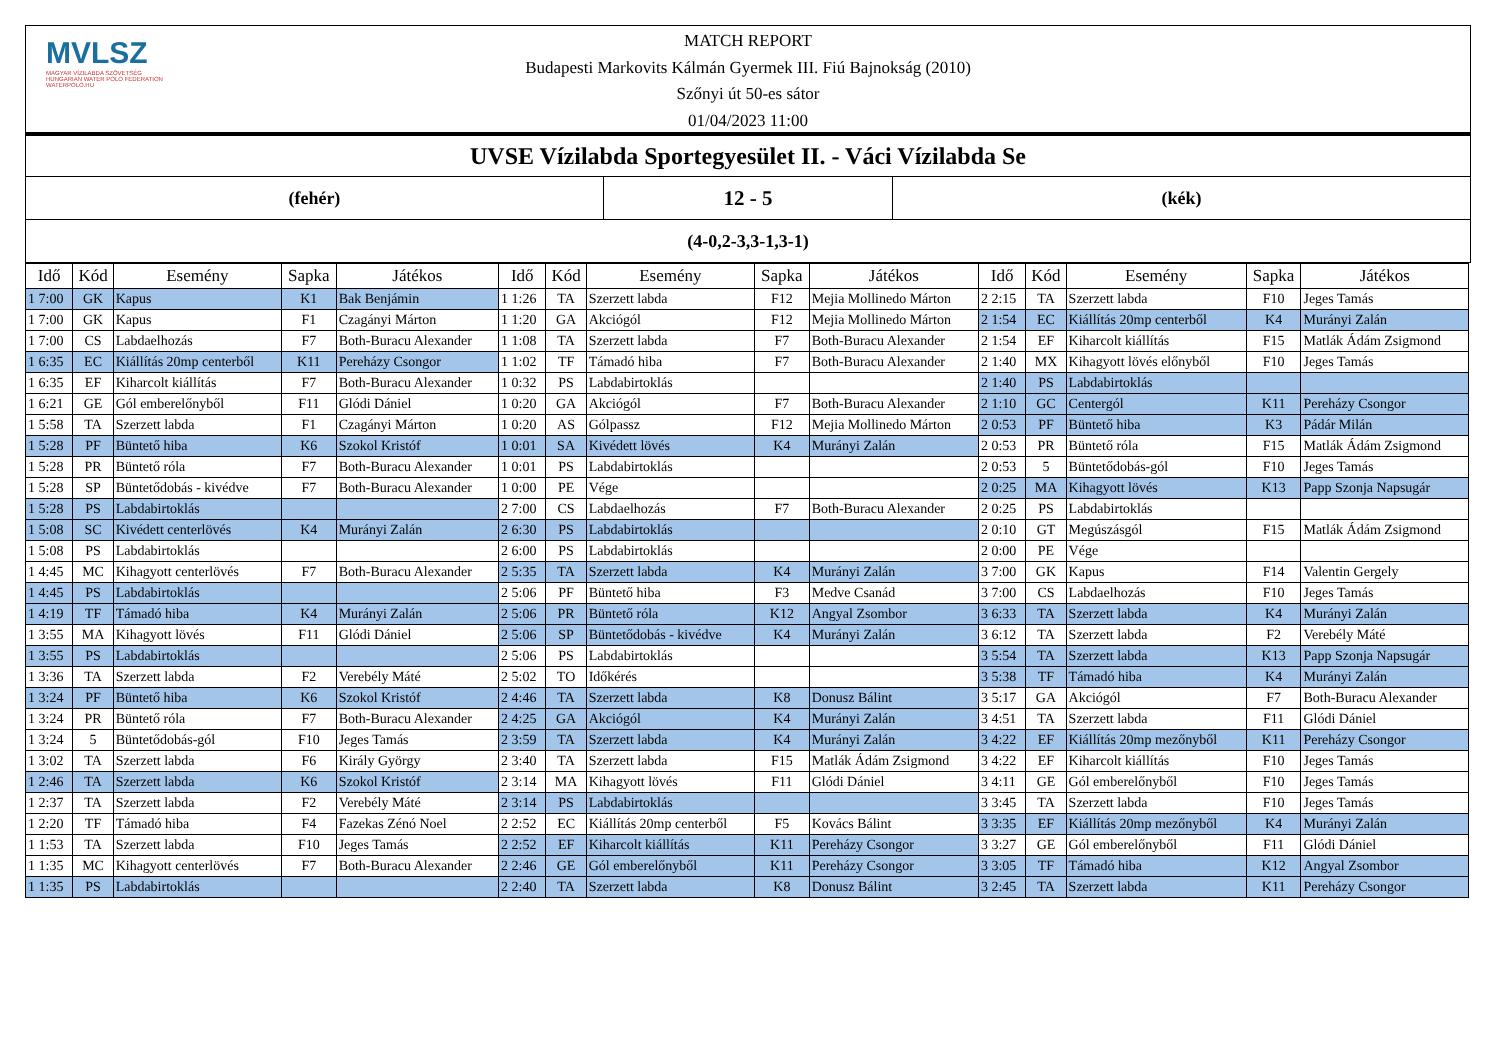MVLSZ
MAGYAR VÍZILABDA SZÖVETSÉG
HUNGARIAN WATER POLO FEDERATION
WATERPOLO.HU
MATCH REPORT
Budapesti Markovits Kálmán Gyermek III. Fiú Bajnokság (2010)
Szőnyi út 50-es sátor
01/04/2023 11:00
UVSE Vízilabda Sportegyesület II. - Váci Vízilabda Se
(fehér)
12 - 5
(kék)
(4-0,2-3,3-1,3-1)
| Idő | Kód | Esemény | Sapka | Játékos | Idő | Kód | Esemény | Sapka | Játékos | Idő | Kód | Esemény | Sapka | Játékos |
| --- | --- | --- | --- | --- | --- | --- | --- | --- | --- | --- | --- | --- | --- | --- |
| 1 7:00 | GK | Kapus | K1 | Bak Benjámin | 1 1:26 | TA | Szerzett labda | F12 | Mejia Mollinedo Márton | 2 2:15 | TA | Szerzett labda | F10 | Jeges Tamás |
| 1 7:00 | GK | Kapus | F1 | Czagányi Márton | 1 1:20 | GA | Akciógól | F12 | Mejia Mollinedo Márton | 2 1:54 | EC | Kiállítás 20mp centerből | K4 | Murányi Zalán |
| 1 7:00 | CS | Labdaelhozás | F7 | Both-Buracu Alexander | 1 1:08 | TA | Szerzett labda | F7 | Both-Buracu Alexander | 2 1:54 | EF | Kiharcolt kiállítás | F15 | Matlák Ádám Zsigmond |
| 1 6:35 | EC | Kiállítás 20mp centerből | K11 | Perehá­zy Csongor | 1 1:02 | TF | Támadó hiba | F7 | Both-Buracu Alexander | 2 1:40 | MX | Kihagyott lövés előnyből | F10 | Jeges Tamás |
| 1 6:35 | EF | Kiharcolt kiállítás | F7 | Both-Buracu Alexander | 1 0:32 | PS | Labdabirtoklás | | | 2 1:40 | PS | Labdabirtoklás | | |
| 1 6:21 | GE | Gól emberelőnyből | F11 | Glódi Dániel | 1 0:20 | GA | Akciógól | F7 | Both-Buracu Alexander | 2 1:10 | GC | Centergól | K11 | Perehá­zy Csongor |
| 1 5:58 | TA | Szerzett labda | F1 | Czagányi Márton | 1 0:20 | AS | Gólpassz | F12 | Mejia Mollinedo Márton | 2 0:53 | PF | Büntető hiba | K3 | Pádár Milán |
| 1 5:28 | PF | Büntető hiba | K6 | Szokol Kristóf | 1 0:01 | SA | Kivédett lövés | K4 | Murányi Zalán | 2 0:53 | PR | Büntető róla | F15 | Matlák Ádám Zsigmond |
| 1 5:28 | PR | Büntető róla | F7 | Both-Buracu Alexander | 1 0:01 | PS | Labdabirtoklás | | | 2 0:53 | 5 | Büntetődobás-gól | F10 | Jeges Tamás |
| 1 5:28 | SP | Büntetődobás - kivédve | F7 | Both-Buracu Alexander | 1 0:00 | PE | Vége | | | 2 0:25 | MA | Kihagyott lövés | K13 | Papp Szonja Napsugár |
| 1 5:28 | PS | Labdabirtoklás | | | 2 7:00 | CS | Labdaelhozás | F7 | Both-Buracu Alexander | 2 0:25 | PS | Labdabirtoklás | | |
| 1 5:08 | SC | Kivédett centerlövés | K4 | Murányi Zalán | 2 6:30 | PS | Labdabirtoklás | | | 2 0:10 | GT | Megúszásgól | F15 | Matlák Ádám Zsigmond |
| 1 5:08 | PS | Labdabirtoklás | | | 2 6:00 | PS | Labdabirtoklás | | | 2 0:00 | PE | Vége | | |
| 1 4:45 | MC | Kihagyott centerlövés | F7 | Both-Buracu Alexander | 2 5:35 | TA | Szerzett labda | K4 | Murányi Zalán | 3 7:00 | GK | Kapus | F14 | Valentin Gergely |
| 1 4:45 | PS | Labdabirtoklás | | | 2 5:06 | PF | Büntető hiba | F3 | Medve Csanád | 3 7:00 | CS | Labdaelhozás | F10 | Jeges Tamás |
| 1 4:19 | TF | Támadó hiba | K4 | Murányi Zalán | 2 5:06 | PR | Büntető róla | K12 | Angyal Zsombor | 3 6:33 | TA | Szerzett labda | K4 | Murányi Zalán |
| 1 3:55 | MA | Kihagyott lövés | F11 | Glódi Dániel | 2 5:06 | SP | Büntetődobás - kivédve | K4 | Murányi Zalán | 3 6:12 | TA | Szerzett labda | F2 | Verebély Máté |
| 1 3:55 | PS | Labdabirtoklás | | | 2 5:06 | PS | Labdabirtoklás | | | 3 5:54 | TA | Szerzett labda | K13 | Papp Szonja Napsugár |
| 1 3:36 | TA | Szerzett labda | F2 | Verebély Máté | 2 5:02 | TO | Időkérés | | | 3 5:38 | TF | Támadó hiba | K4 | Murányi Zalán |
| 1 3:24 | PF | Büntető hiba | K6 | Szokol Kristóf | 2 4:46 | TA | Szerzett labda | K8 | Donusz Bálint | 3 5:17 | GA | Akciógól | F7 | Both-Buracu Alexander |
| 1 3:24 | PR | Büntető róla | F7 | Both-Buracu Alexander | 2 4:25 | GA | Akciógól | K4 | Murányi Zalán | 3 4:51 | TA | Szerzett labda | F11 | Glódi Dániel |
| 1 3:24 | 5 | Büntetődobás-gól | F10 | Jeges Tamás | 2 3:59 | TA | Szerzett labda | K4 | Murányi Zalán | 3 4:22 | EF | Kiállítás 20mp mezőnyből | K11 | Perehá­zy Csongor |
| 1 3:02 | TA | Szerzett labda | F6 | Király György | 2 3:40 | TA | Szerzett labda | F15 | Matlák Ádám Zsigmond | 3 4:22 | EF | Kiharcolt kiállítás | F10 | Jeges Tamás |
| 1 2:46 | TA | Szerzett labda | K6 | Szokol Kristóf | 2 3:14 | MA | Kihagyott lövés | F11 | Glódi Dániel | 3 4:11 | GE | Gól emberelőnyből | F10 | Jeges Tamás |
| 1 2:37 | TA | Szerzett labda | F2 | Verebély Máté | 2 3:14 | PS | Labdabirtoklás | | | 3 3:45 | TA | Szerzett labda | F10 | Jeges Tamás |
| 1 2:20 | TF | Támadó hiba | F4 | Fazekas Zénó Noel | 2 2:52 | EC | Kiállítás 20mp centerből | F5 | Kovács Bálint | 3 3:35 | EF | Kiállítás 20mp mezőnyből | K4 | Murányi Zalán |
| 1 1:53 | TA | Szerzett labda | F10 | Jeges Tamás | 2 2:52 | EF | Kiharcolt kiállítás | K11 | Perehá­zy Csongor | 3 3:27 | GE | Gól emberelőnyből | F11 | Glódi Dániel |
| 1 1:35 | MC | Kihagyott centerlövés | F7 | Both-Buracu Alexander | 2 2:46 | GE | Gól emberelőnyből | K11 | Perehá­zy Csongor | 3 3:05 | TF | Támadó hiba | K12 | Angyal Zsombor |
| 1 1:35 | PS | Labdabirtoklás | | | 2 2:40 | TA | Szerzett labda | K8 | Donusz Bálint | 3 2:45 | TA | Szerzett labda | K11 | Perehá­zy Csongor |